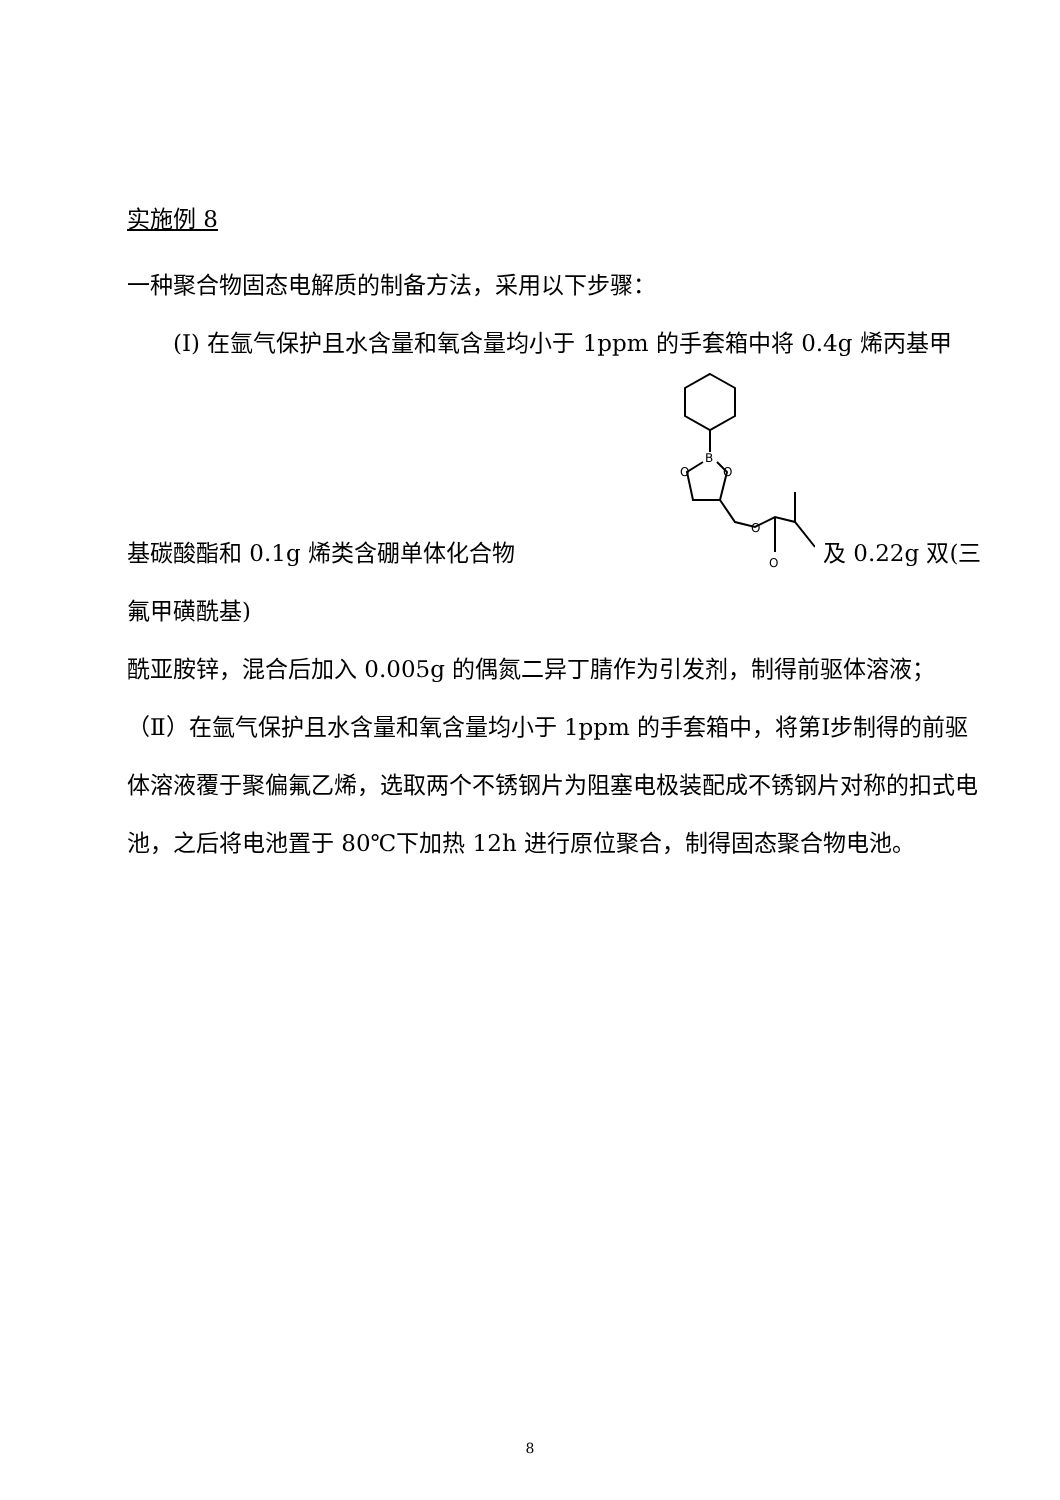实施例 8
一种聚合物固态电解质的制备方法，采用以下步骤：
(Ⅰ) 在氩气保护且水含量和氧含量均小于 1ppm 的手套箱中将 0.4g 烯丙基甲
基碳酸酯和 0.1g 烯类含硼单体化合物
B
O
O
O
O
及 0.22g 双(三氟甲磺酰基)
酰亚胺锌，混合后加入 0.005g 的偶氮二异丁腈作为引发剂，制得前驱体溶液；
（Ⅱ）在氩气保护且水含量和氧含量均小于 1ppm 的手套箱中，将第Ⅰ步制得的前驱体溶液覆于聚偏氟乙烯，选取两个不锈钢片为阻塞电极装配成不锈钢片对称的扣式电池，之后将电池置于 80℃下加热 12h 进行原位聚合，制得固态聚合物电池。
8